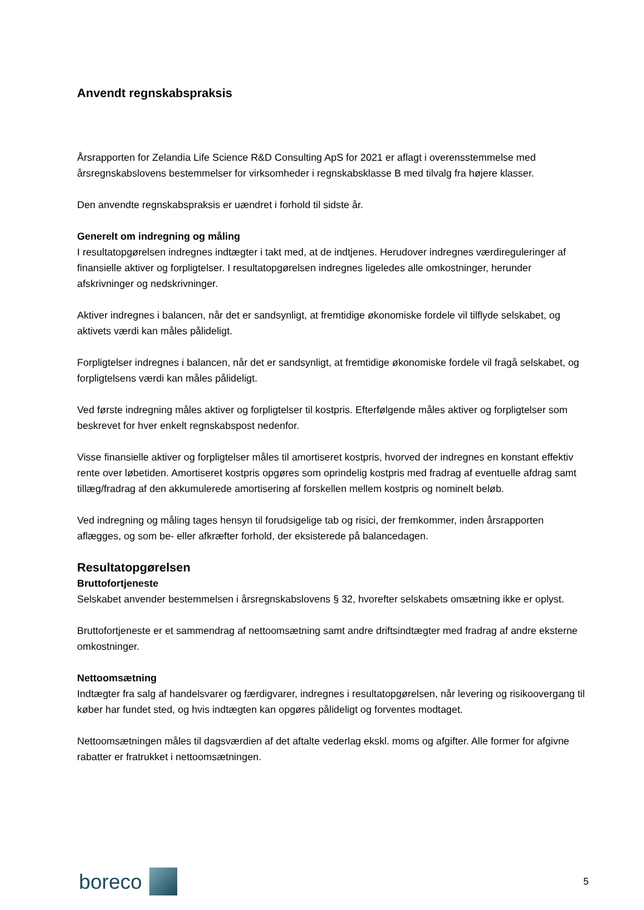Anvendt regnskabspraksis
Årsrapporten for Zelandia Life Science R&D Consulting ApS for 2021 er aflagt i overensstemmelse med årsregnskabslovens bestemmelser for virksomheder i regnskabsklasse B med tilvalg fra højere klasser.
Den anvendte regnskabspraksis er uændret i forhold til sidste år.
Generelt om indregning og måling
I resultatopgørelsen indregnes indtægter i takt med, at de indtjenes. Herudover indregnes værdiregule­ringer af finansielle aktiver og forpligtelser. I resultatopgørelsen indregnes ligeledes alle omkostninger, herunder afskrivninger og nedskrivninger.
Aktiver indregnes i balancen, når det er sandsynligt, at fremtidige økonomiske fordele vil tilflyde selskabet, og aktivets værdi kan måles pålideligt.
Forpligtelser indregnes i balancen, når det er sandsynligt, at fremtidige økonomiske fordele vil fragå sel­skabet, og forpligtelsens værdi kan måles pålideligt.
Ved første indregning måles aktiver og forpligtelser til kostpris. Efterfølgende måles aktiver og forpligtelser som beskrevet for hver enkelt regnskabspost nedenfor.
Visse finansielle aktiver og forpligtelser måles til amortiseret kostpris, hvorved der indregnes en konstant effektiv rente over løbetiden. Amortiseret kostpris opgøres som oprindelig kostpris med fradrag af eventu­elle afdrag samt tillæg/fradrag af den akkumulerede amortisering af forskellen mellem kostpris og nomi­nelt beløb.
Ved indregning og måling tages hensyn til forudsigelige tab og risici, der fremkommer, inden årsrapporten aflægges, og som be- eller afkræfter forhold, der eksisterede på balancedagen.
Resultatopgørelsen
Bruttofortjeneste
Selskabet anvender bestemmelsen i årsregnskabslovens § 32, hvorefter selskabets omsætning ikke er oplyst.
Bruttofortjeneste er et sammendrag af nettoomsætning samt andre driftsindtægter med fradrag af andre eksterne omkostninger.
Nettoomsætning
Indtægter fra salg af handelsvarer og færdigvarer, indregnes i resultatopgørelsen, når levering og risiko­overgang til køber har fundet sted, og hvis indtægten kan opgøres pålideligt og forventes modtaget.
Nettoomsætningen måles til dagsværdien af det aftalte vederlag ekskl. moms og afgifter. Alle former for afgivne rabatter er fratrukket i nettoomsætningen.
boreco
5